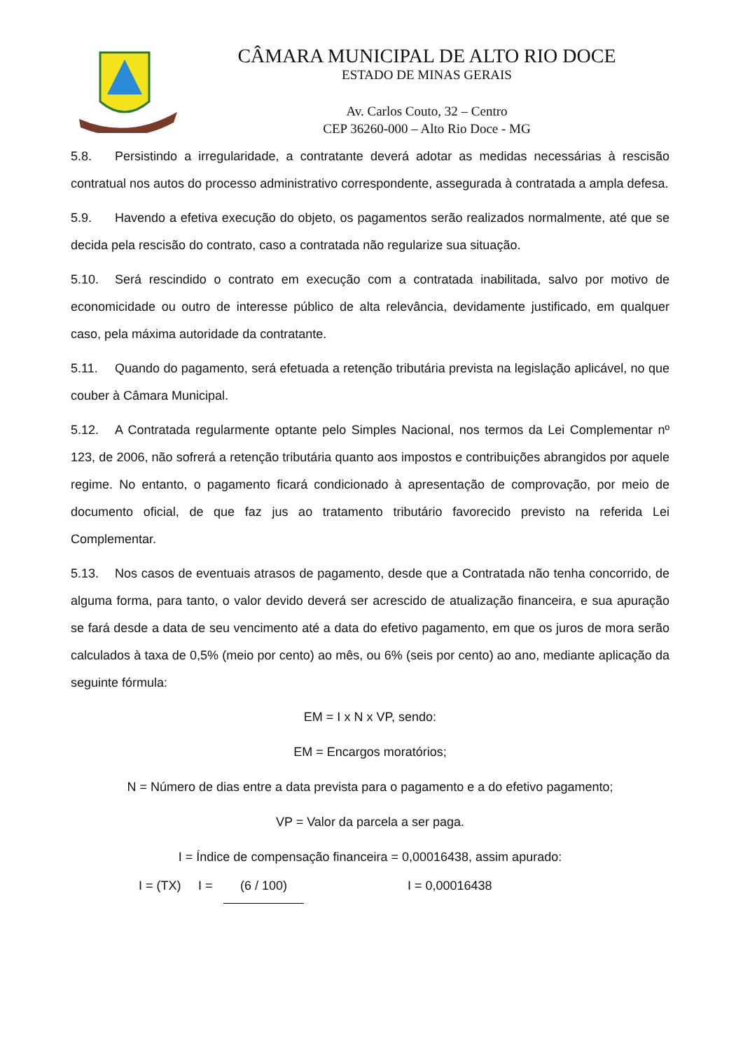CÂMARA MUNICIPAL DE ALTO RIO DOCE
ESTADO DE MINAS GERAIS
Av. Carlos Couto, 32 – Centro
CEP 36260-000 – Alto Rio Doce - MG
5.8. Persistindo a irregularidade, a contratante deverá adotar as medidas necessárias à rescisão contratual nos autos do processo administrativo correspondente, assegurada à contratada a ampla defesa.
5.9. Havendo a efetiva execução do objeto, os pagamentos serão realizados normalmente, até que se decida pela rescisão do contrato, caso a contratada não regularize sua situação.
5.10. Será rescindido o contrato em execução com a contratada inabilitada, salvo por motivo de economicidade ou outro de interesse público de alta relevância, devidamente justificado, em qualquer caso, pela máxima autoridade da contratante.
5.11. Quando do pagamento, será efetuada a retenção tributária prevista na legislação aplicável, no que couber à Câmara Municipal.
5.12. A Contratada regularmente optante pelo Simples Nacional, nos termos da Lei Complementar nº 123, de 2006, não sofrerá a retenção tributária quanto aos impostos e contribuições abrangidos por aquele regime. No entanto, o pagamento ficará condicionado à apresentação de comprovação, por meio de documento oficial, de que faz jus ao tratamento tributário favorecido previsto na referida Lei Complementar.
5.13. Nos casos de eventuais atrasos de pagamento, desde que a Contratada não tenha concorrido, de alguma forma, para tanto, o valor devido deverá ser acrescido de atualização financeira, e sua apuração se fará desde a data de seu vencimento até a data do efetivo pagamento, em que os juros de mora serão calculados à taxa de 0,5% (meio por cento) ao mês, ou 6% (seis por cento) ao ano, mediante aplicação da seguinte fórmula:
EM = I x N x VP, sendo:
EM = Encargos moratórios;
N = Número de dias entre a data prevista para o pagamento e a do efetivo pagamento;
VP = Valor da parcela a ser paga.
I = Índice de compensação financeira = 0,00016438, assim apurado:
I = (TX) I = (6 / 100) I = 0,00016438